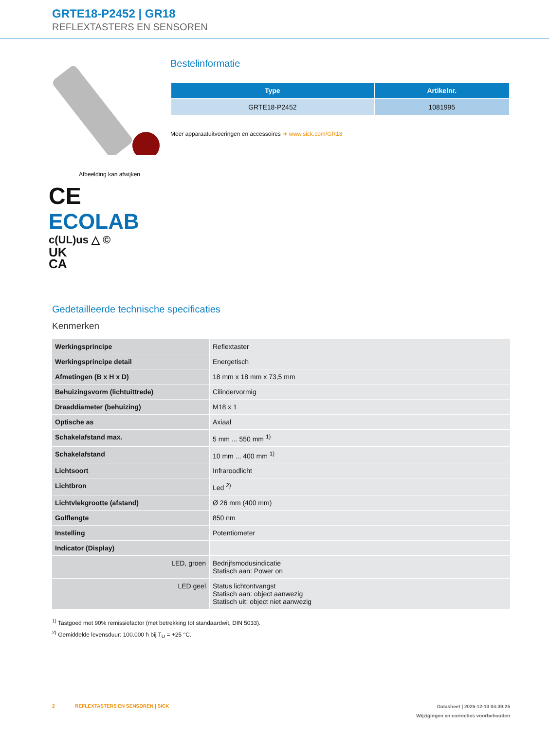GRTE18-P2452 | GR18
REFLEXTASTERS EN SENSOREN
Afbeelding kan afwijken
CE
ECOLAB
c(UL)us △ ©
UK
CA
Bestelinformatie
| Type | Artikelnr. |
| --- | --- |
| GRTE18-P2452 | 1081995 |
Meer apparaatuitvoeringen en accessoires ➜ www.sick.com/GR18
Gedetailleerde technische specificaties
Kenmerken
| Werkingsprincipe | Reflextaster |
| Werkingsprincipe detail | Energetisch |
| Afmetingen (B x H x D) | 18 mm x 18 mm x 73,5 mm |
| Behuizingsvorm (lichtuittrede) | Cilindervormig |
| Draaddiameter (behuizing) | M18 x 1 |
| Optische as | Axiaal |
| Schakelafstand max. | 5 mm ... 550 mm <sup>1)</sup> |
| Schakelafstand | 10 mm ... 400 mm <sup>1)</sup> |
| Lichtsoort | Infraroodlicht |
| Lichtbron | Led <sup>2)</sup> |
| Lichtvlekgrootte (afstand) | Ø 26 mm (400 mm) |
| Golflengte | 850 nm |
| Instelling | Potentiometer |
| Indicator (Display) | |
| LED, groen | Bedrijfsmodusindicatie Statisch aan: Power on |
| LED geel | Status lichtontvangst Statisch aan: object aanwezig Statisch uit: object niet aanwezig |
<sup>1)</sup> Tastgoed met 90% remissiefactor (met betrekking tot standaardwit, DIN 5033).
<sup>2)</sup> Gemiddelde levensduur: 100.000 h bij T<sub>U</sub> = +25 °C.
2 REFLEXTASTERS EN SENSOREN | SICK
Datasheet | 2025-12-10 04:39:25
Wijzigingen en correcties voorbehouden